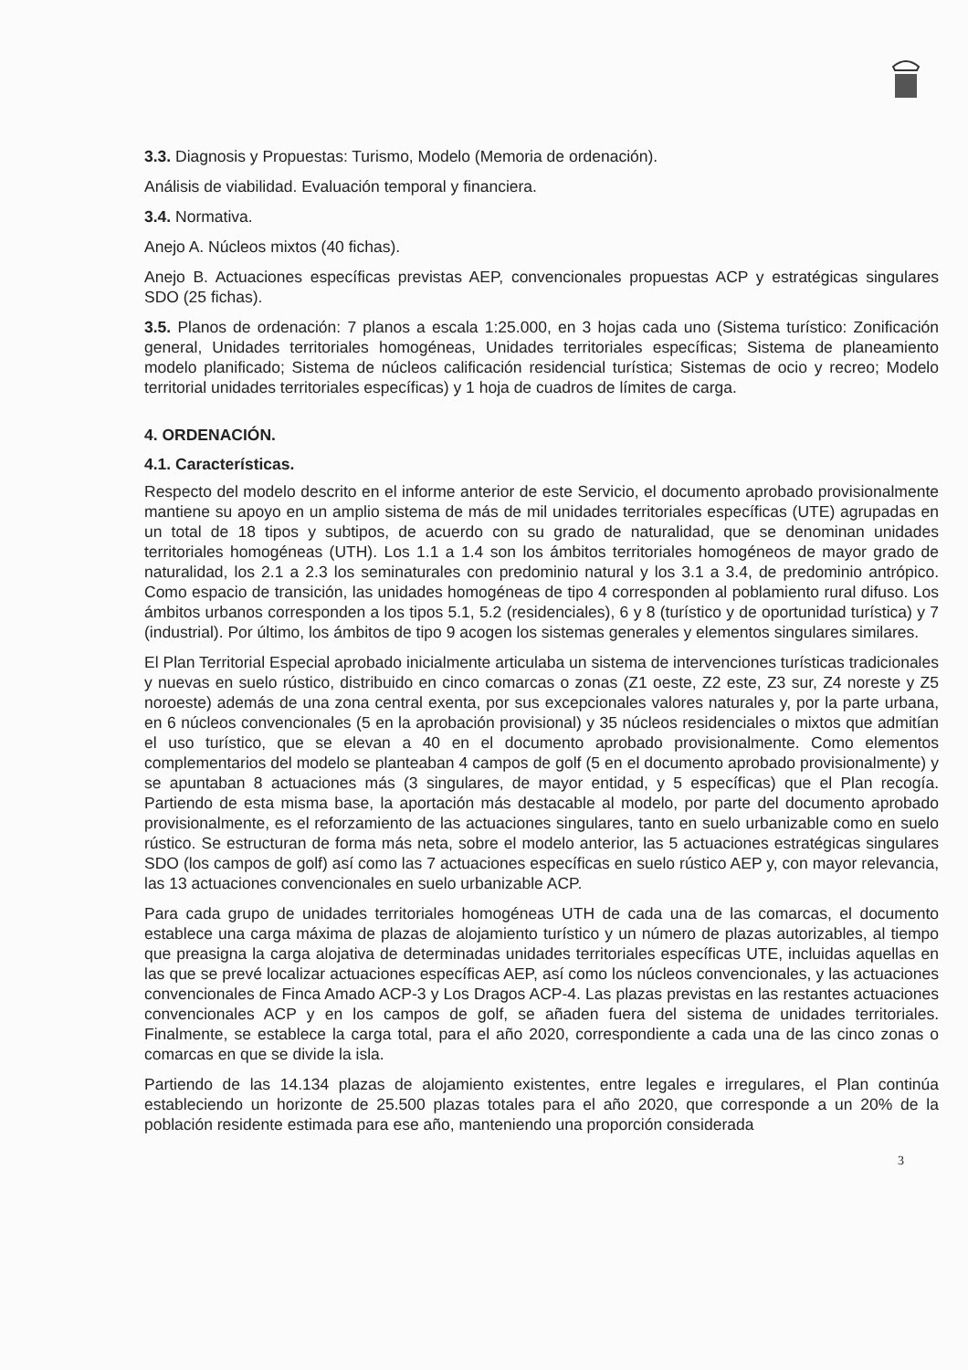3.3. Diagnosis y Propuestas: Turismo, Modelo (Memoria de ordenación).
Análisis de viabilidad. Evaluación temporal y financiera.
3.4. Normativa.
Anejo A. Núcleos mixtos (40 fichas).
Anejo B. Actuaciones específicas previstas AEP, convencionales propuestas ACP y estratégicas singulares SDO (25 fichas).
3.5. Planos de ordenación: 7 planos a escala 1:25.000, en 3 hojas cada uno (Sistema turístico: Zonificación general, Unidades territoriales homogéneas, Unidades territoriales específicas; Sistema de planeamiento modelo planificado; Sistema de núcleos calificación residencial turística; Sistemas de ocio y recreo; Modelo territorial unidades territoriales específicas) y 1 hoja de cuadros de límites de carga.
4. ORDENACIÓN.
4.1. Características.
Respecto del modelo descrito en el informe anterior de este Servicio, el documento aprobado provisionalmente mantiene su apoyo en un amplio sistema de más de mil unidades territoriales específicas (UTE) agrupadas en un total de 18 tipos y subtipos, de acuerdo con su grado de naturalidad, que se denominan unidades territoriales homogéneas (UTH). Los 1.1 a 1.4 son los ámbitos territoriales homogéneos de mayor grado de naturalidad, los 2.1 a 2.3 los seminaturales con predominio natural y los 3.1 a 3.4, de predominio antrópico. Como espacio de transición, las unidades homogéneas de tipo 4 corresponden al poblamiento rural difuso. Los ámbitos urbanos corresponden a los tipos 5.1, 5.2 (residenciales), 6 y 8 (turístico y de oportunidad turística) y 7 (industrial). Por último, los ámbitos de tipo 9 acogen los sistemas generales y elementos singulares similares.
El Plan Territorial Especial aprobado inicialmente articulaba un sistema de intervenciones turísticas tradicionales y nuevas en suelo rústico, distribuido en cinco comarcas o zonas (Z1 oeste, Z2 este, Z3 sur, Z4 noreste y Z5 noroeste) además de una zona central exenta, por sus excepcionales valores naturales y, por la parte urbana, en 6 núcleos convencionales (5 en la aprobación provisional) y 35 núcleos residenciales o mixtos que admitían el uso turístico, que se elevan a 40 en el documento aprobado provisionalmente. Como elementos complementarios del modelo se planteaban 4 campos de golf (5 en el documento aprobado provisionalmente) y se apuntaban 8 actuaciones más (3 singulares, de mayor entidad, y 5 específicas) que el Plan recogía. Partiendo de esta misma base, la aportación más destacable al modelo, por parte del documento aprobado provisionalmente, es el reforzamiento de las actuaciones singulares, tanto en suelo urbanizable como en suelo rústico. Se estructuran de forma más neta, sobre el modelo anterior, las 5 actuaciones estratégicas singulares SDO (los campos de golf) así como las 7 actuaciones específicas en suelo rústico AEP y, con mayor relevancia, las 13 actuaciones convencionales en suelo urbanizable ACP.
Para cada grupo de unidades territoriales homogéneas UTH de cada una de las comarcas, el documento establece una carga máxima de plazas de alojamiento turístico y un número de plazas autorizables, al tiempo que preasigna la carga alojativa de determinadas unidades territoriales específicas UTE, incluidas aquellas en las que se prevé localizar actuaciones específicas AEP, así como los núcleos convencionales, y las actuaciones convencionales de Finca Amado ACP-3 y Los Dragos ACP-4. Las plazas previstas en las restantes actuaciones convencionales ACP y en los campos de golf, se añaden fuera del sistema de unidades territoriales. Finalmente, se establece la carga total, para el año 2020, correspondiente a cada una de las cinco zonas o comarcas en que se divide la isla.
Partiendo de las 14.134 plazas de alojamiento existentes, entre legales e irregulares, el Plan continúa estableciendo un horizonte de 25.500 plazas totales para el año 2020, que corresponde a un 20% de la población residente estimada para ese año, manteniendo una proporción considerada
3